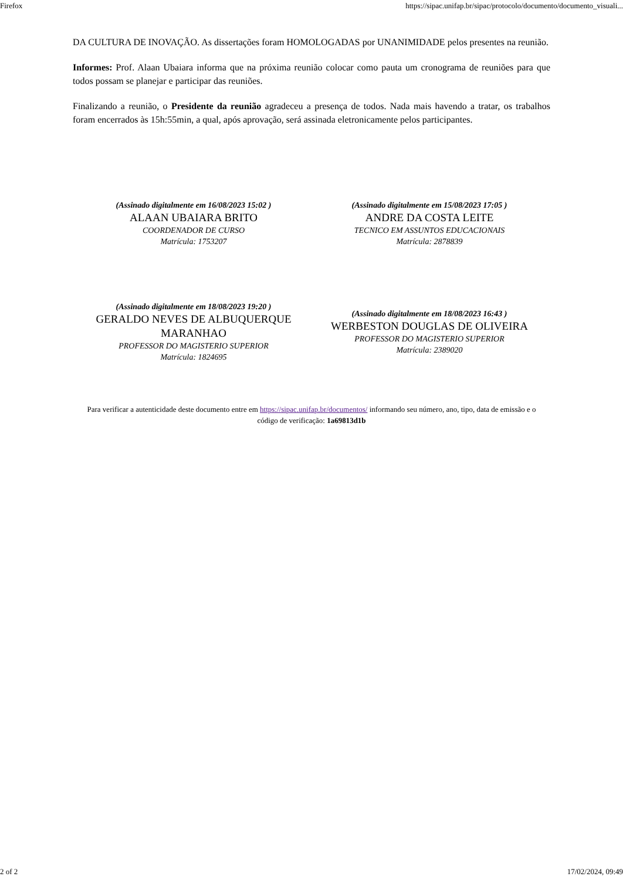Firefox https://sipac.unifap.br/sipac/protocolo/documento/documento_visuali...
DA CULTURA DE INOVAÇÃO. As dissertações foram HOMOLOGADAS por UNANIMIDADE pelos presentes na reunião.
Informes: Prof. Alaan Ubaiara informa que na próxima reunião colocar como pauta um cronograma de reuniões para que todos possam se planejar e participar das reuniões.
Finalizando a reunião, o Presidente da reunião agradeceu a presença de todos. Nada mais havendo a tratar, os trabalhos foram encerrados às 15h:55min, a qual, após aprovação, será assinada eletronicamente pelos participantes.
(Assinado digitalmente em 16/08/2023 15:02 )
ALAAN UBAIARA BRITO
COORDENADOR DE CURSO
Matrícula: 1753207
(Assinado digitalmente em 15/08/2023 17:05 )
ANDRE DA COSTA LEITE
TECNICO EM ASSUNTOS EDUCACIONAIS
Matrícula: 2878839
(Assinado digitalmente em 18/08/2023 19:20 )
GERALDO NEVES DE ALBUQUERQUE MARANHAO
PROFESSOR DO MAGISTERIO SUPERIOR
Matrícula: 1824695
(Assinado digitalmente em 18/08/2023 16:43 )
WERBESTON DOUGLAS DE OLIVEIRA
PROFESSOR DO MAGISTERIO SUPERIOR
Matrícula: 2389020
Para verificar a autenticidade deste documento entre em https://sipac.unifap.br/documentos/ informando seu número, ano, tipo, data de emissão e o código de verificação: 1a69813d1b
2 of 2 17/02/2024, 09:49